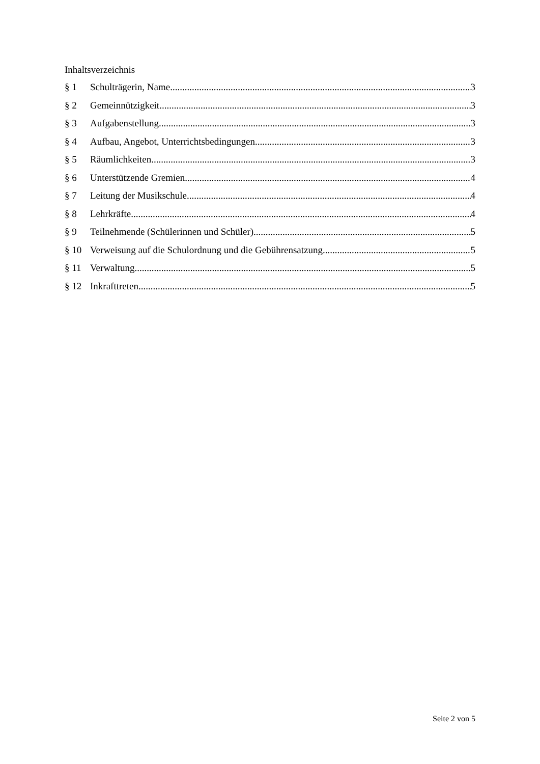Inhaltsverzeichnis
§ 1 Schulträgerin, Name 3
§ 2 Gemeinnützigkeit 3
§ 3 Aufgabenstellung 3
§ 4 Aufbau, Angebot, Unterrichtsbedingungen 3
§ 5 Räumlichkeiten 3
§ 6 Unterstützende Gremien 4
§ 7 Leitung der Musikschule 4
§ 8 Lehrkräfte 4
§ 9 Teilnehmende (Schülerinnen und Schüler) 5
§ 10 Verweisung auf die Schulordnung und die Gebührensatzung 5
§ 11 Verwaltung 5
§ 12 Inkrafttreten 5
Seite 2 von 5